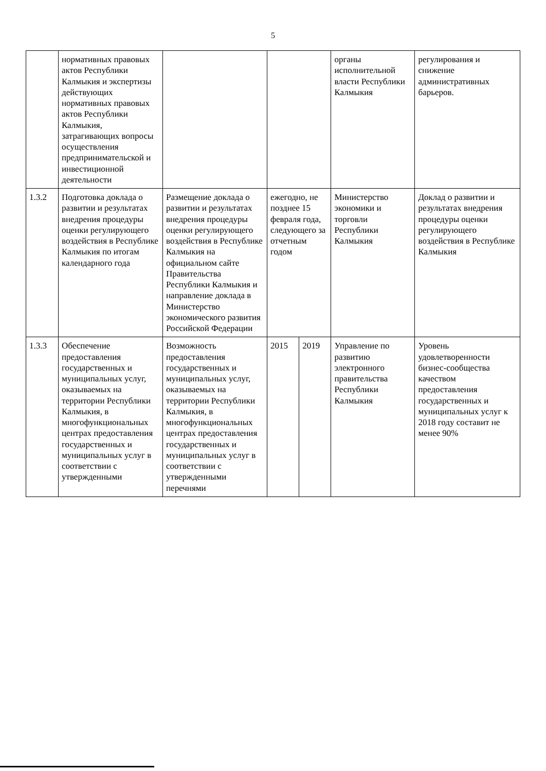5
| | нормативных правовых актов Республики Калмыкия и экспертизы действующих нормативных правовых актов Республики Калмыкия, затрагивающих вопросы осуществления предпринимательской и инвестиционной деятельности | | | | органы исполнительной власти Республики Калмыкия | регулирования и снижение административных барьеров. |
| 1.3.2 | Подготовка доклада о развитии и результатах внедрения процедуры оценки регулирующего воздействия в Республике Калмыкия по итогам календарного года | Размещение доклада о развитии и результатах внедрения процедуры оценки регулирующего воздействия в Республике Калмыкия на официальном сайте Правительства Республики Калмыкия и направление доклада в Министерство экономического развития Российской Федерации | ежегодно, не позднее 15 февраля года, следующего за отчетным годом | | Министерство экономики и торговли Республики Калмыкия | Доклад о развитии и результатах внедрения процедуры оценки регулирующего воздействия в Республике Калмыкия |
| 1.3.3 | Обеспечение предоставления государственных и муниципальных услуг, оказываемых на территории Республики Калмыкия, в многофункциональных центрах предоставления государственных и муниципальных услуг в соответствии с утвержденными | Возможность предоставления государственных и муниципальных услуг, оказываемых на территории Республики Калмыкия, в многофункциональных центрах предоставления государственных и муниципальных услуг в соответствии с утвержденными перечнями | 2015 | 2019 | Управление по развитию электронного правительства Республики Калмыкия | Уровень удовлетворенности бизнес-сообщества качеством предоставления государственных и муниципальных услуг к 2018 году составит не менее 90% |